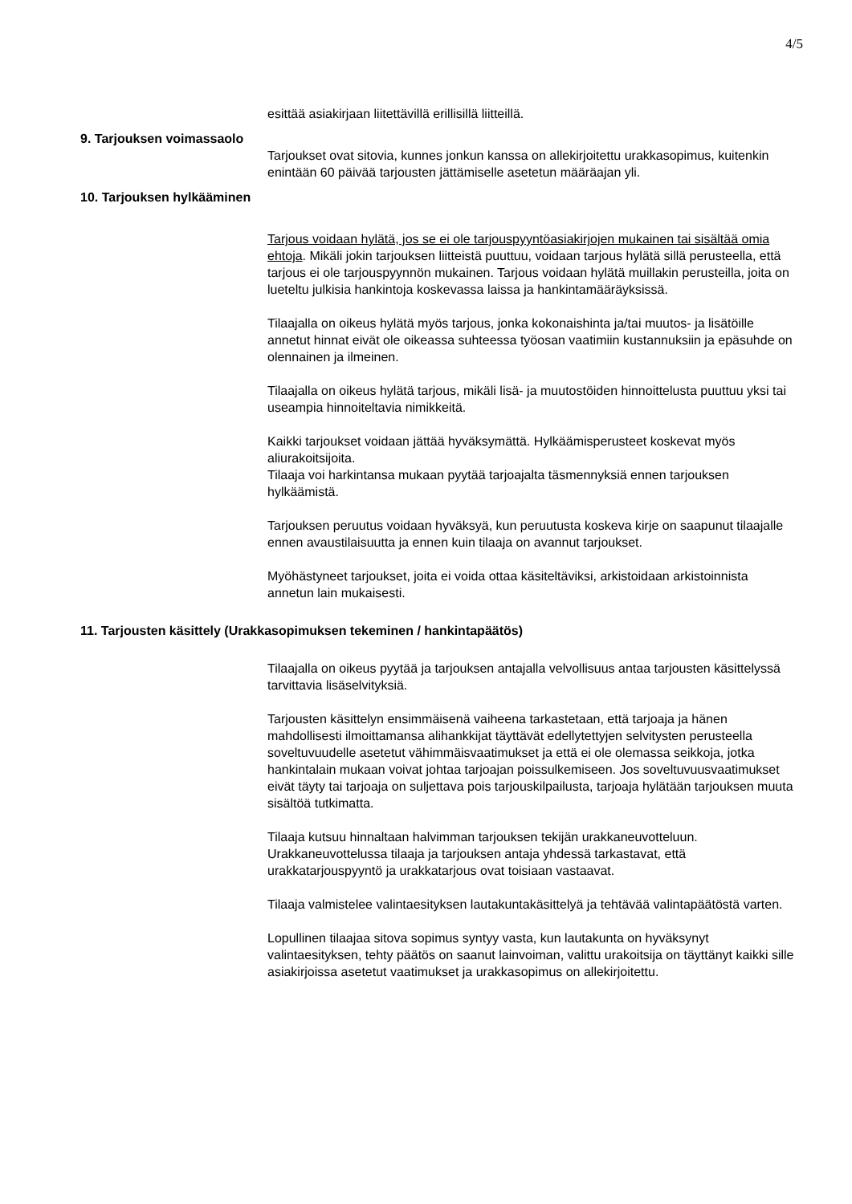4/5
esittää asiakirjaan liitettävillä erillisillä liitteillä.
9. Tarjouksen voimassaolo
Tarjoukset ovat sitovia, kunnes jonkun kanssa on allekirjoitettu urakkasopimus, kuitenkin enintään 60 päivää tarjousten jättämiselle asetetun määräajan yli.
10. Tarjouksen hylkääminen
Tarjous voidaan hylätä, jos se ei ole tarjouspyyntöasiakirjojen mukainen tai sisältää omia ehtoja. Mikäli jokin tarjouksen liitteistä puuttuu, voidaan tarjous hylätä sillä perusteella, että tarjous ei ole tarjouspyynnön mukainen. Tarjous voidaan hylätä muillakin perusteilla, joita on lueteltu julkisia hankintoja koskevassa laissa ja hankintamääräyksissä.
Tilaajalla on oikeus hylätä myös tarjous, jonka kokonaishinta ja/tai muutos- ja lisätöille annetut hinnat eivät ole oikeassa suhteessa työosan vaatimiin kustannuksiin ja epäsuhde on olennainen ja ilmeinen.
Tilaajalla on oikeus hylätä tarjous, mikäli lisä- ja muutostöiden hinnoittelusta puuttuu yksi tai useampia hinnoiteltavia nimikkeitä.
Kaikki tarjoukset voidaan jättää hyväksymättä. Hylkäämisperusteet koskevat myös aliurakoitsijoita.
Tilaaja voi harkintansa mukaan pyytää tarjoajalta täsmennyksiä ennen tarjouksen hylkäämistä.
Tarjouksen peruutus voidaan hyväksyä, kun peruutusta koskeva kirje on saapunut tilaajalle ennen avaustilaisuutta ja ennen kuin tilaaja on avannut tarjoukset.
Myöhästyneet tarjoukset, joita ei voida ottaa käsiteltäviksi, arkistoidaan arkistoinnista annetun lain mukaisesti.
11. Tarjousten käsittely (Urakkasopimuksen tekeminen / hankintapäätös)
Tilaajalla on oikeus pyytää ja tarjouksen antajalla velvollisuus antaa tarjousten käsittelyssä tarvittavia lisäselvityksiä.
Tarjousten käsittelyn ensimmäisenä vaiheena tarkastetaan, että tarjoaja ja hänen mahdollisesti ilmoittamansa alihankkijat täyttävät edellytettyjen selvitysten perusteella soveltuvuudelle asetetut vähimmäisvaatimukset ja että ei ole olemassa seikkoja, jotka hankintalain mukaan voivat johtaa tarjoajan poissulkemiseen. Jos soveltuvuusvaatimukset eivät täyty tai tarjoaja on suljettava pois tarjouskilpailusta, tarjoaja hylätään tarjouksen muuta sisältöä tutkimatta.
Tilaaja kutsuu hinnaltaan halvimman tarjouksen tekijän urakkaneuvotteluun. Urakkaneuvottelussa tilaaja ja tarjouksen antaja yhdessä tarkastavat, että urakkatarjouspyyntö ja urakkatarjous ovat toisiaan vastaavat.
Tilaaja valmistelee valintaesityksen lautakuntakäsittelyä ja tehtävää valintapäätöstä varten.
Lopullinen tilaajaa sitova sopimus syntyy vasta, kun lautakunta on hyväksynyt valintaesityksen, tehty päätös on saanut lainvoiman, valittu urakoitsija on täyttänyt kaikki sille asiakirjoissa asetetut vaatimukset ja urakkasopimus on allekirjoitettu.